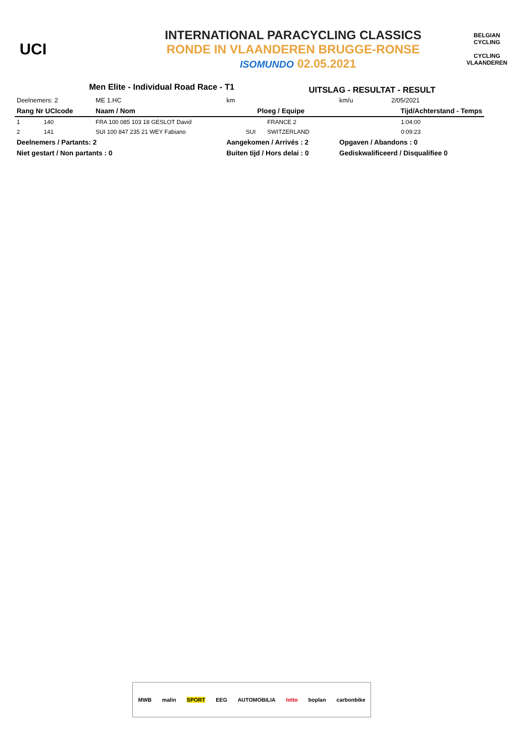UCI
INTERNATIONAL PARACYCLING CLASSICS
RONDE IN VLAANDEREN BRUGGE-RONSE
ISOMUNDO 02.05.2021
BELGIAN CYCLING
CYCLING VLAANDEREN
Men Elite - Individual Road Race - T1
UITSLAG - RESULTAT - RESULT
| Deelnemers: 2 | | | ME 1.HC | km | | | km/u | 2/05/2021 |
| Rang Nr UCIcode | | | Naam / Nom | Ploeg / Equipe | | | Tijd/Achterstand - Temps | |
| 1 | 140 | FRA 100 085 103 18 GESLOT David | | | | FRANCE 2 | 1:04:00 | |
| 2 | 141 | SUI 100 847 235 21 WEY Fabiano | | | SUI | SWITZERLAND | 0:09:23 | |
| Deelnemers / Partants: 2 | | | | Aangekomen / Arrivés : 2 | | | Opgaven / Abandons : 0 | |
| Niet gestart / Non partants : 0 | | | | Buiten tijd / Hors delai : 0 | | | Gediskwalificeerd / Disqualifiee 0 | |
MWB malin SPORT EEG AUTOMOBILIA lotto boplan carbonbike